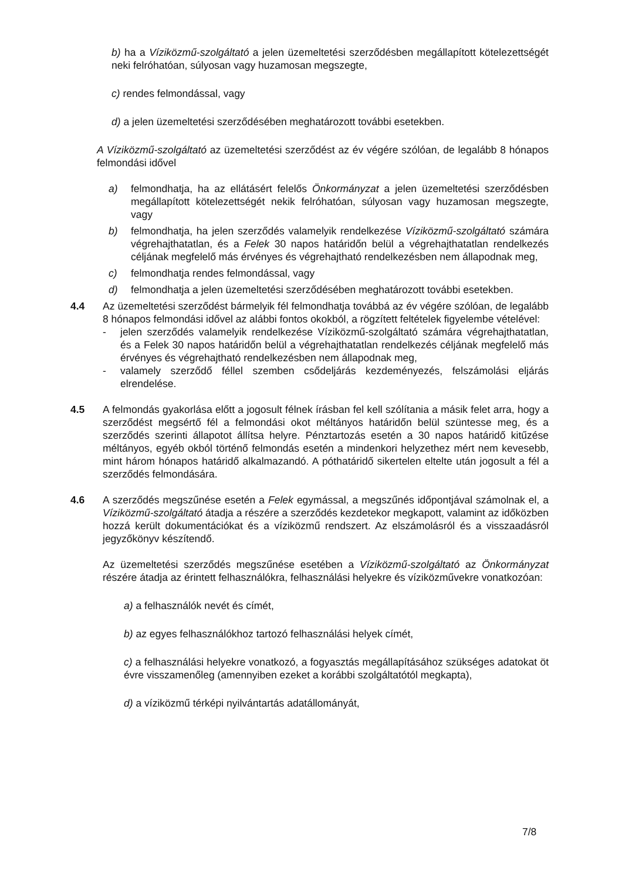b) ha a Víziközmű-szolgáltató a jelen üzemeltetési szerződésben megállapított kötelezettségét neki felróhatóan, súlyosan vagy huzamosan megszegte,
c) rendes felmondással, vagy
d) a jelen üzemeltetési szerződésében meghatározott további esetekben.
A Víziközmű-szolgáltató az üzemeltetési szerződést az év végére szólóan, de legalább 8 hónapos felmondási idővel
a) felmondhatja, ha az ellátásért felelős Önkormányzat a jelen üzemeltetési szerződésben megállapított kötelezettségét nekik felróhatóan, súlyosan vagy huzamosan megszegte, vagy
b) felmondhatja, ha jelen szerződés valamelyik rendelkezése Víziközmű-szolgáltató számára végrehajthatatlan, és a Felek 30 napos határidőn belül a végrehajthatatlan rendelkezés céljának megfelelő más érvényes és végrehajtható rendelkezésben nem állapodnak meg,
c) felmondhatja rendes felmondással, vagy
d) felmondhatja a jelen üzemeltetési szerződésében meghatározott további esetekben.
4.4 Az üzemeltetési szerződést bármelyik fél felmondhatja továbbá az év végére szólóan, de legalább 8 hónapos felmondási idővel az alábbi fontos okokból, a rögzített feltételek figyelembe vételével:
- jelen szerződés valamelyik rendelkezése Víziközmű-szolgáltató számára végrehajthatatlan, és a Felek 30 napos határidőn belül a végrehajthatatlan rendelkezés céljának megfelelő más érvényes és végrehajtható rendelkezésben nem állapodnak meg,
- valamely szerződő féllel szemben csődeljárás kezdeményezés, felszámolási eljárás elrendelése.
4.5 A felmondás gyakorlása előtt a jogosult félnek írásban fel kell szólítania a másik felet arra, hogy a szerződést megsértő fél a felmondási okot méltányos határidőn belül szüntesse meg, és a szerződés szerinti állapotot állítsa helyre. Pénztartozás esetén a 30 napos határidő kitűzése méltányos, egyéb okból történő felmondás esetén a mindenkori helyzethez mért nem kevesebb, mint három hónapos határidő alkalmazandó. A póthatáridő sikertelen eltelte után jogosult a fél a szerződés felmondására.
4.6 A szerződés megszűnése esetén a Felek egymással, a megszűnés időpontjával számolnak el, a Víziközmű-szolgáltató átadja a részére a szerződés kezdetekor megkapott, valamint az időközben hozzá került dokumentációkat és a víziközmű rendszert. Az elszámolásról és a visszaadásról jegyzőkönyv készítendő.
Az üzemeltetési szerződés megszűnése esetében a Víziközmű-szolgáltató az Önkormányzat részére átadja az érintett felhasználókra, felhasználási helyekre és víziközművekre vonatkozóan:
a) a felhasználók nevét és címét,
b) az egyes felhasználókhoz tartozó felhasználási helyek címét,
c) a felhasználási helyekre vonatkozó, a fogyasztás megállapításához szükséges adatokat öt évre visszamenőleg (amennyiben ezeket a korábbi szolgáltatótól megkapta),
d) a víziközmű térképi nyilvántartás adatállományát,
7/8